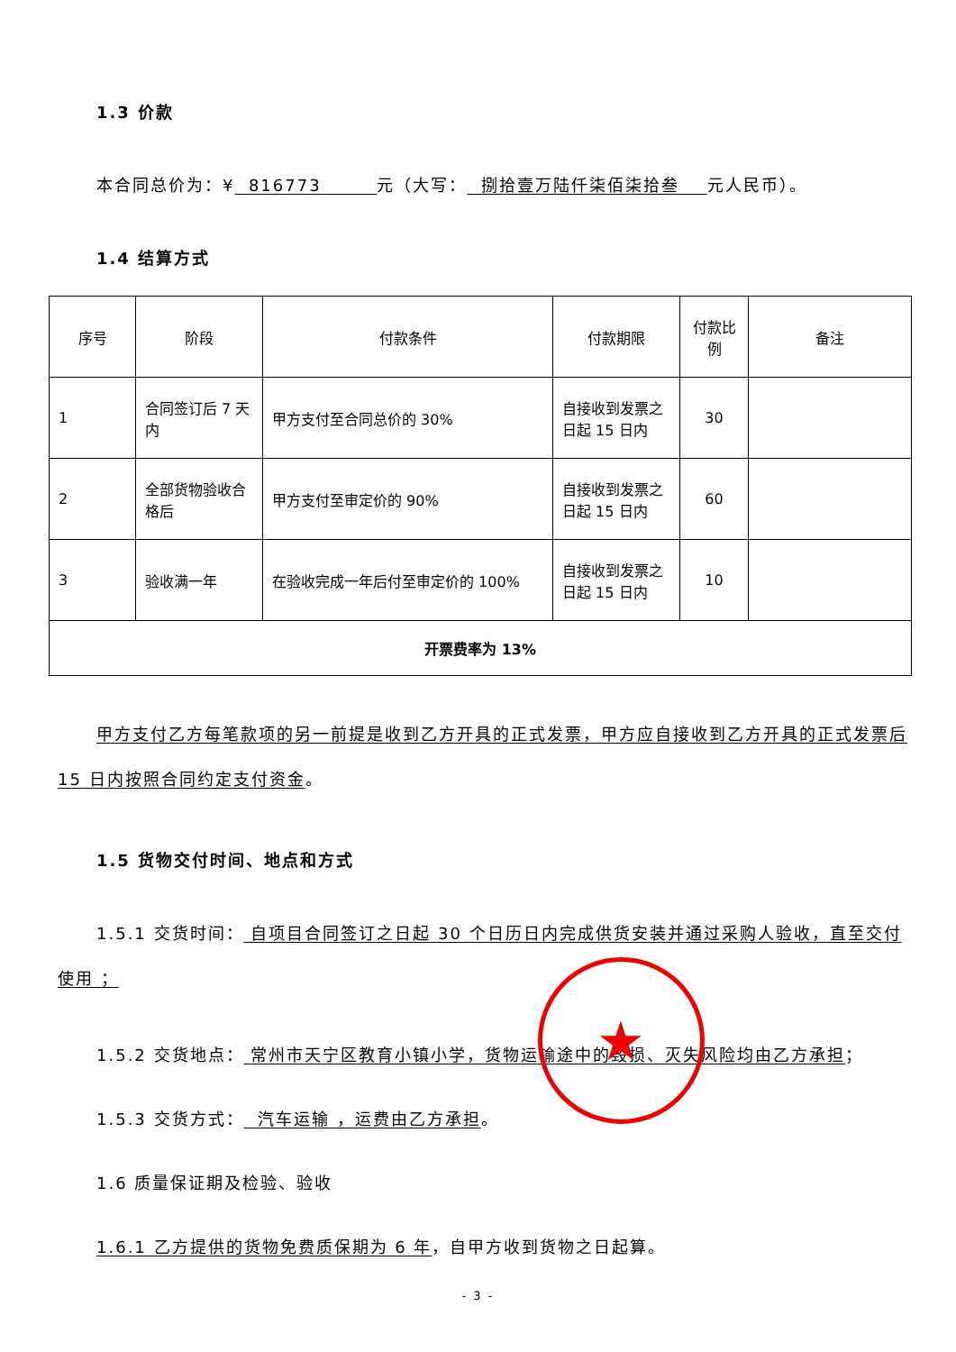1.3 价款
本合同总价为：¥ 816773 元（大写： 捌拾壹万陆仟柒佰柒拾叁 元人民币）。
1.4 结算方式
| 序号 | 阶段 | 付款条件 | 付款期限 | 付款比例 | 备注 |
| 1 | 合同签订后 7 天内 | 甲方支付至合同总价的 30% | 自接收到发票之日起 15 日内 | 30 | |
| 2 | 全部货物验收合格后 | 甲方支付至审定价的 90% | 自接收到发票之日起 15 日内 | 60 | |
| 3 | 验收满一年 | 在验收完成一年后付至审定价的 100% | 自接收到发票之日起 15 日内 | 10 | |
| 开票费率为 13% | | | | | |
甲方支付乙方每笔款项的另一前提是收到乙方开具的正式发票，甲方应自接收到乙方开具的正式发票后 15 日内按照合同约定支付资金。
1.5 货物交付时间、地点和方式
1.5.1 交货时间： 自项目合同签订之日起 30 个日历日内完成供货安装并通过采购人验收，直至交付使用 ；
1.5.2 交货地点： 常州市天宁区教育小镇小学，货物运输途中的毁损、灭失风险均由乙方承担；
1.5.3 交货方式： 汽车运输 ，运费由乙方承担。
1.6 质量保证期及检验、验收
1.6.1 乙方提供的货物免费质保期为 6 年，自甲方收到货物之日起算。
- 3 -
★